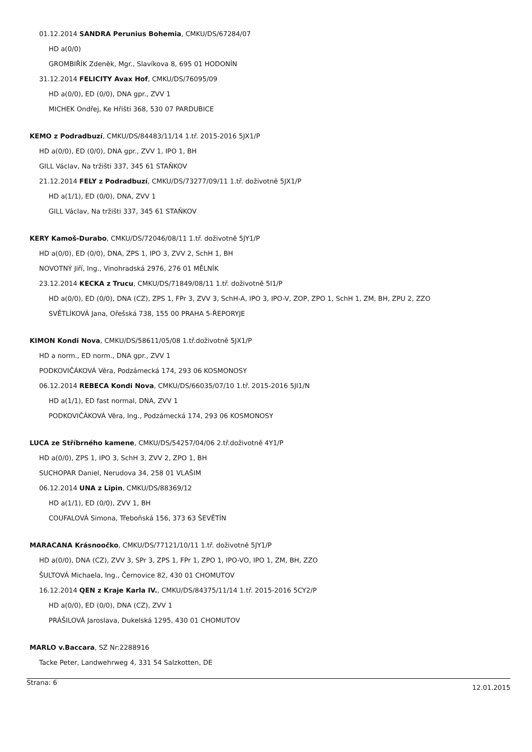01.12.2014 SANDRA Perunius Bohemia, CMKU/DS/67284/07
HD a(0/0)
GROMBIŘÍK Zdeněk, Mgr., Slavíkova 8, 695 01 HODONÍN
31.12.2014 FELICITY Avax Hof, CMKU/DS/76095/09
HD a(0/0), ED (0/0), DNA gpr., ZVV 1
MICHEK Ondřej, Ke Hřišti 368, 530 07 PARDUBICE
KEMO z Podradbuzí, CMKU/DS/84483/11/14 1.tř. 2015-2016 5JX1/P
HD a(0/0), ED (0/0), DNA gpr., ZVV 1, IPO 1, BH
GILL Václav, Na tržišti 337, 345 61 STAŇKOV
21.12.2014 FELY z Podradbuzí, CMKU/DS/73277/09/11 1.tř. doživotně 5JX1/P
HD a(1/1), ED (0/0), DNA, ZVV 1
GILL Václav, Na tržišti 337, 345 61 STAŇKOV
KERY Kamoš-Durabo, CMKU/DS/72046/08/11 1.tř. doživotně 5JY1/P
HD a(0/0), ED (0/0), DNA, ZPS 1, IPO 3, ZVV 2, SchH 1, BH
NOVOTNÝ Jiří, Ing., Vinohradská 2976, 276 01 MĚLNÍK
23.12.2014 KECKA z Trucu, CMKU/DS/71849/08/11 1.tř. doživotně 5I1/P
HD a(0/0), ED (0/0), DNA (CZ), ZPS 1, FPr 3, ZVV 3, SchH-A, IPO 3, IPO-V, ZOP, ZPO 1, SchH 1, ZM, BH, ZPU 2, ZZO
SVĚTLÍKOVÁ Jana, Ořešská 738, 155 00 PRAHA 5-ŘEPORYJE
KIMON Kondi Nova, CMKU/DS/58611/05/08 1.tř.doživotně 5JX1/P
HD a norm., ED norm., DNA gpr., ZVV 1
PODKOVIČÁKOVÁ Věra, Podzámecká 174, 293 06 KOSMONOSY
06.12.2014 REBECA Kondi Nova, CMKU/DS/66035/07/10 1.tř. 2015-2016 5JI1/N
HD a(1/1), ED fast normal, DNA, ZVV 1
PODKOVIČÁKOVÁ Věra, Ing., Podzámecká 174, 293 06 KOSMONOSY
LUCA ze Stříbrného kamene, CMKU/DS/54257/04/06 2.tř.doživotně 4Y1/P
HD a(0/0), ZPS 1, IPO 3, SchH 3, ZVV 2, ZPO 1, BH
SUCHOPAR Daniel, Nerudova 34, 258 01 VLAŠIM
06.12.2014 UNA z Lipin, CMKU/DS/88369/12
HD a(1/1), ED (0/0), ZVV 1, BH
COUFALOVÁ Simona, Třeboňská 156, 373 63 ŠEVĚTÍN
MARACANA Krásnoočko, CMKU/DS/77121/10/11 1.tř. doživotně 5JY1/P
HD a(0/0), DNA (CZ), ZVV 3, SPr 3, ZPS 1, FPr 1, ZPO 1, IPO-VO, IPO 1, ZM, BH, ZZO
ŠULTOVÁ Michaela, Ing., Černovice 82, 430 01 CHOMUTOV
16.12.2014 QEN z Kraje Karla IV., CMKU/DS/84375/11/14 1.tř. 2015-2016 5CY2/P
HD a(0/0), ED (0/0), DNA (CZ), ZVV 1
PRÁŠILOVÁ Jaroslava, Dukelská 1295, 430 01 CHOMUTOV
MARLO v.Baccara, SZ Nr:2288916
Tacke Peter, Landwehrweg 4, 331 54 Salzkotten, DE
Strana: 6 12.01.2015